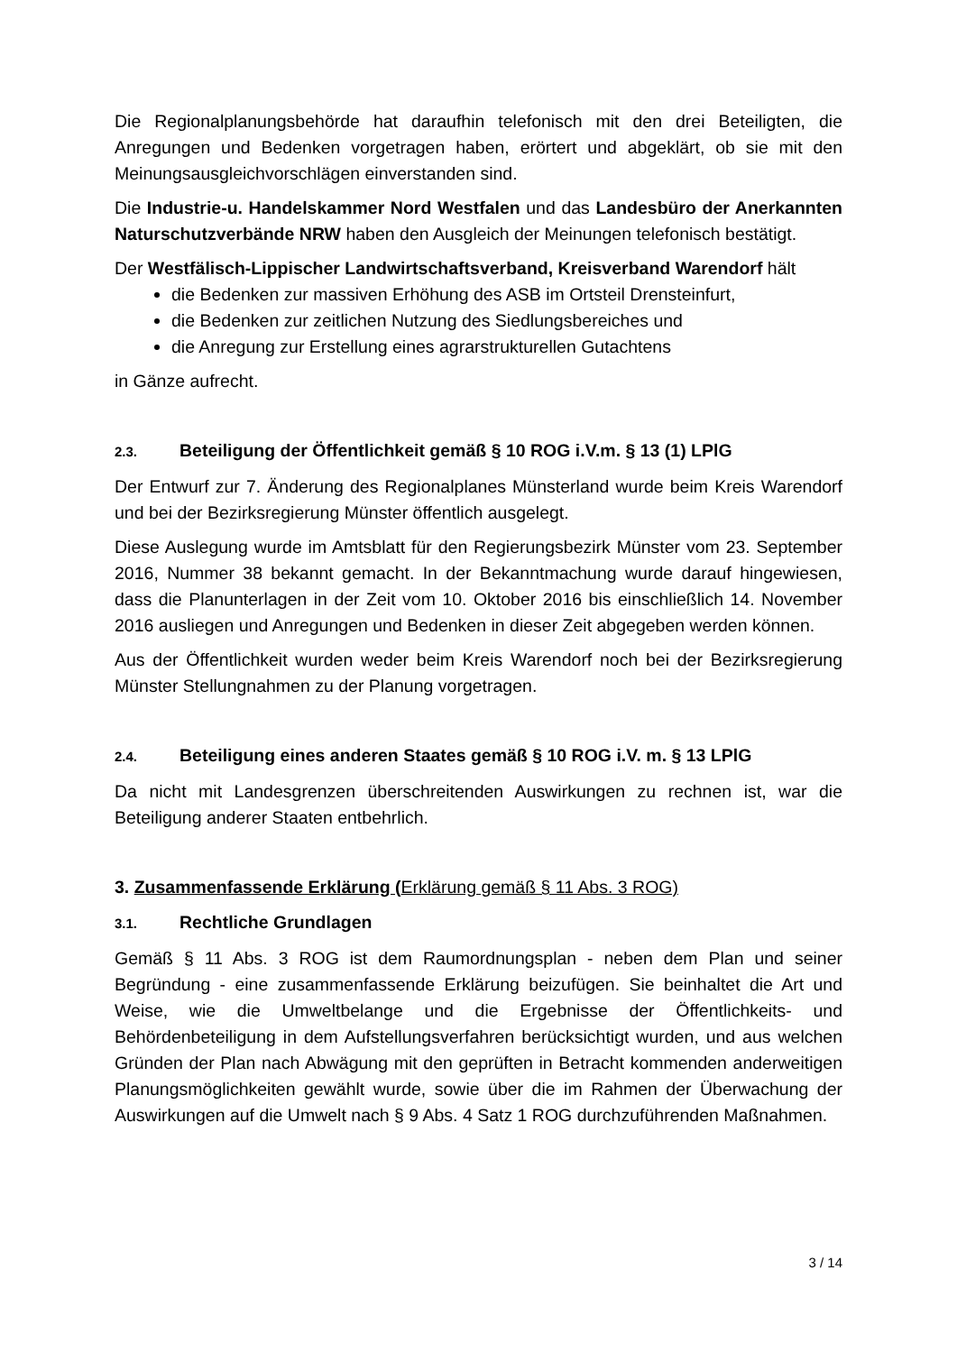Die Regionalplanungsbehörde hat daraufhin telefonisch mit den drei Beteiligten, die Anregungen und Bedenken vorgetragen haben, erörtert und abgeklärt, ob sie mit den Meinungsausgleichvorschlägen einverstanden sind.
Die Industrie-u. Handelskammer Nord Westfalen und das Landesbüro der Anerkannten Naturschutzverbände NRW haben den Ausgleich der Meinungen telefonisch bestätigt.
Der Westfälisch-Lippischer Landwirtschaftsverband, Kreisverband Warendorf hält
die Bedenken zur massiven Erhöhung des ASB im Ortsteil Drensteinfurt,
die Bedenken zur zeitlichen Nutzung des Siedlungsbereiches und
die Anregung zur Erstellung eines agrarstrukturellen Gutachtens
in Gänze aufrecht.
2.3. Beteiligung der Öffentlichkeit gemäß § 10 ROG i.V.m. § 13 (1) LPlG
Der Entwurf zur 7. Änderung des Regionalplanes Münsterland wurde beim Kreis Warendorf und bei der Bezirksregierung Münster öffentlich ausgelegt.
Diese Auslegung wurde im Amtsblatt für den Regierungsbezirk Münster vom 23. September 2016, Nummer 38 bekannt gemacht. In der Bekanntmachung wurde darauf hingewiesen, dass die Planunterlagen in der Zeit vom 10. Oktober 2016 bis einschließlich 14. November 2016 ausliegen und Anregungen und Bedenken in dieser Zeit abgegeben werden können.
Aus der Öffentlichkeit wurden weder beim Kreis Warendorf noch bei der Bezirksregierung Münster Stellungnahmen zu der Planung vorgetragen.
2.4. Beteiligung eines anderen Staates gemäß § 10 ROG i.V. m. § 13 LPlG
Da nicht mit Landesgrenzen überschreitenden Auswirkungen zu rechnen ist, war die Beteiligung anderer Staaten entbehrlich.
3. Zusammenfassende Erklärung (Erklärung gemäß § 11 Abs. 3 ROG)
3.1. Rechtliche Grundlagen
Gemäß § 11 Abs. 3 ROG ist dem Raumordnungsplan - neben dem Plan und seiner Begründung - eine zusammenfassende Erklärung beizufügen. Sie beinhaltet die Art und Weise, wie die Umweltbelange und die Ergebnisse der Öffentlichkeits- und Behördenbeteiligung in dem Aufstellungsverfahren berücksichtigt wurden, und aus welchen Gründen der Plan nach Abwägung mit den geprüften in Betracht kommenden anderweitigen Planungsmöglichkeiten gewählt wurde, sowie über die im Rahmen der Überwachung der Auswirkungen auf die Umwelt nach § 9 Abs. 4 Satz 1 ROG durchzuführenden Maßnahmen.
3 / 14